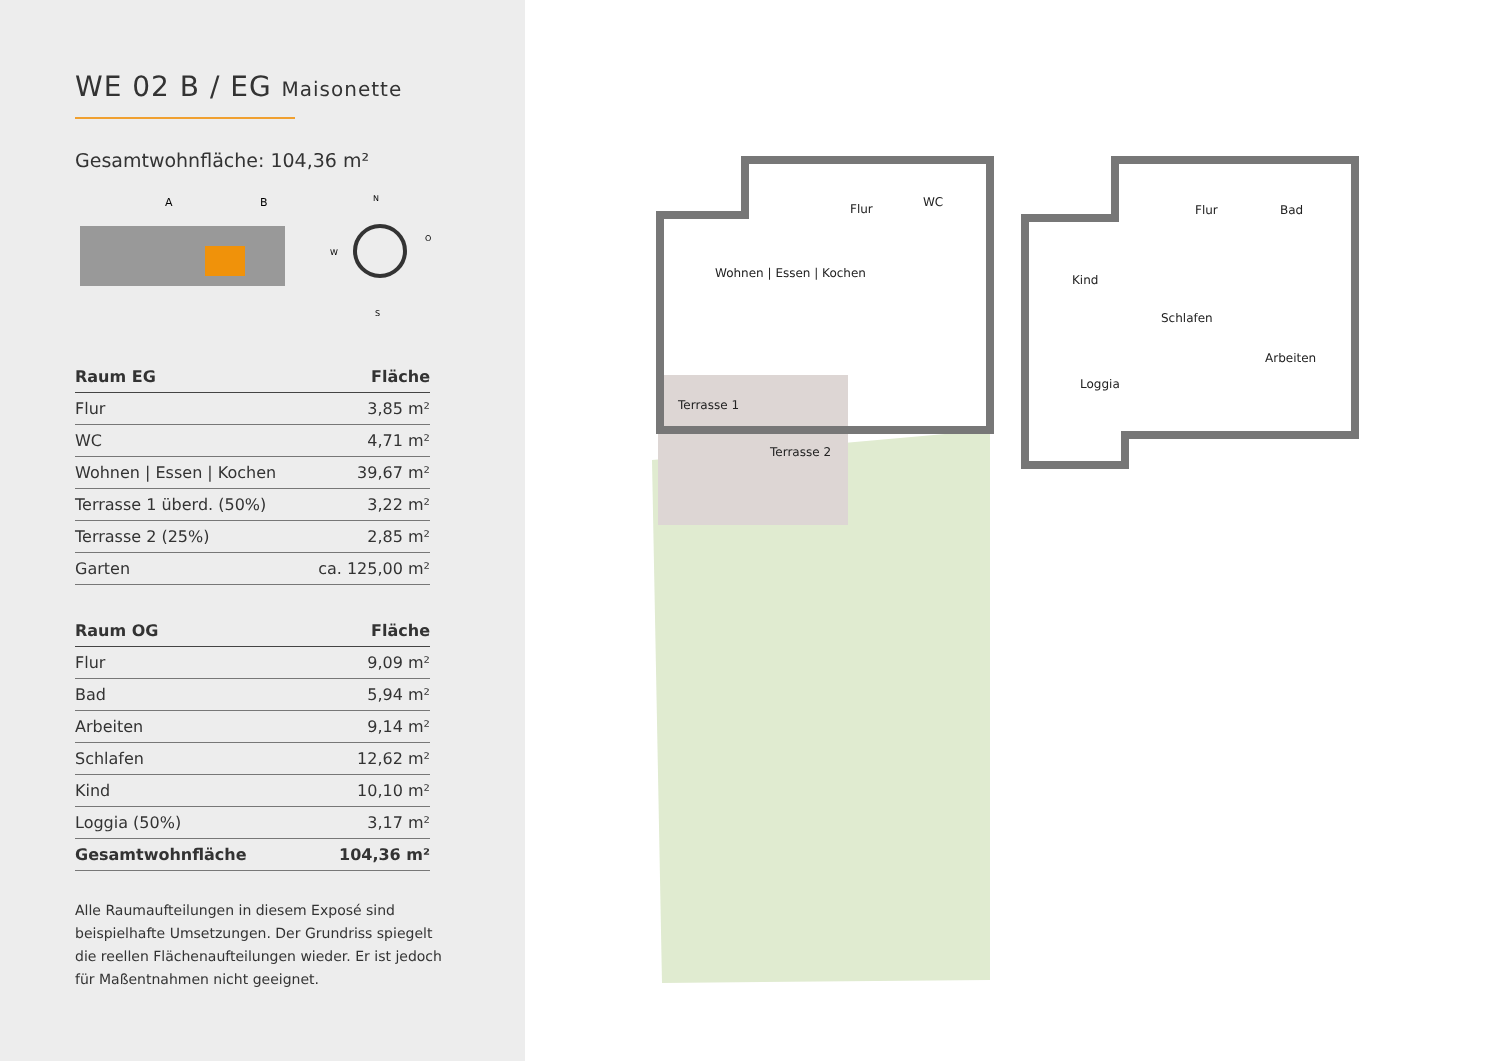WE 02 B / EG Maisonette
Gesamtwohnfläche: 104,36 m²
A
B
N
S
W
O
| Raum EG | Fläche |
| --- | --- |
| Flur | 3,85 m² |
| WC | 4,71 m² |
| Wohnen / Essen / Kochen | 39,67 m² |
| Terrasse 1 überd. (50%) | 3,22 m² |
| Terrasse 2 (25%) | 2,85 m² |
| Garten | ca. 125,00 m² |
| Raum OG | Fläche |
| --- | --- |
| Flur | 9,09 m² |
| Bad | 5,94 m² |
| Arbeiten | 9,14 m² |
| Schlafen | 12,62 m² |
| Kind | 10,10 m² |
| Loggia (50%) | 3,17 m² |
| Gesamtwohnfläche | 104,36 m² |
Alle Raumaufteilungen in diesem Exposé sind beispielhafte Umsetzungen. Der Grundriss spiegelt die reellen Flächenaufteilungen wieder. Er ist jedoch für Maßentnahmen nicht geeignet.
Flur WC
Wohnen | Essen | Kochen
Terrasse 1
Terrasse 2
Flur Bad
Kind
Schlafen
Arbeiten
Loggia